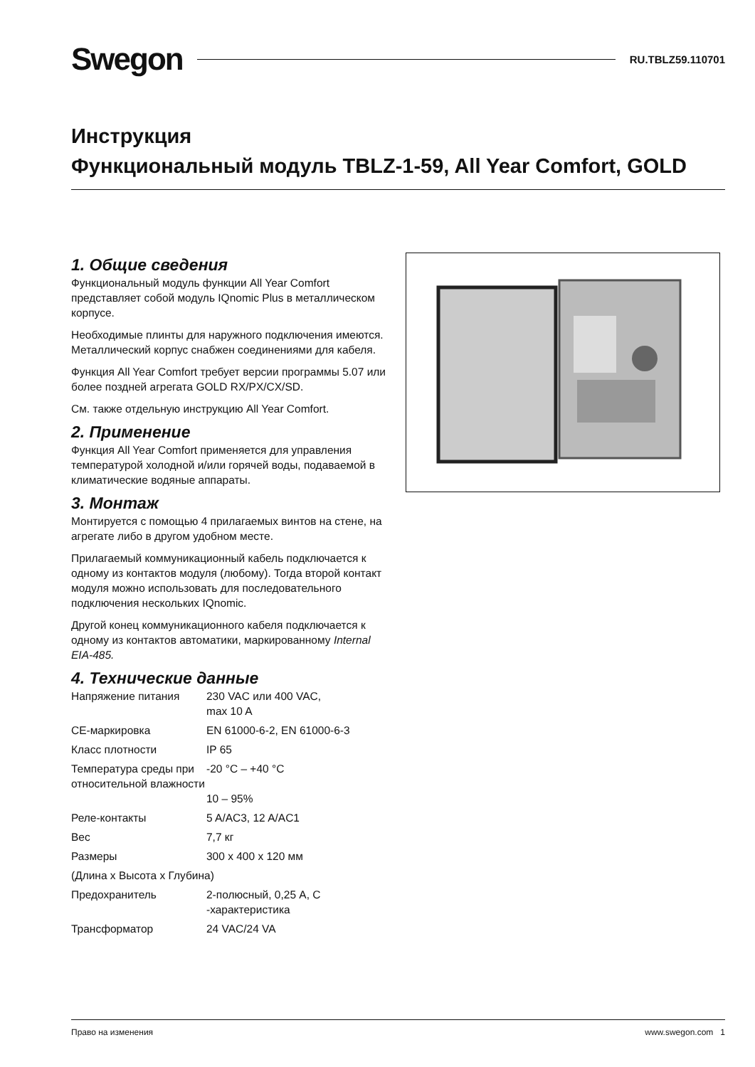Swegon RU.TBLZ59.110701
Инструкция
Функциональный модуль TBLZ-1-59, All Year Comfort, GOLD
1. Общие сведения
Функциональный модуль функции All Year Comfort представляет собой модуль IQnomic Plus в металлическом корпусе.
Необходимые плинты для наружного подключения имеются. Металлический корпус снабжен соединениями для кабеля.
Функция All Year Comfort требует версии программы 5.07 или более поздней агрегата GOLD RX/PX/CX/SD.
См. также отдельную инструкцию All Year Comfort.
2. Применение
Функция All Year Comfort применяется для управления температурой холодной и/или горячей воды, подаваемой в климатические водяные аппараты.
3. Монтаж
Монтируется с помощью 4 прилагаемых винтов на стене, на агрегате либо в другом удобном месте.
Прилагаемый коммуникационный кабель подключается к одному из контактов модуля (любому). Тогда второй контакт модуля можно использовать для последовательного подключения нескольких IQnomic.
Другой конец коммуникационного кабеля подключается к одному из контактов автоматики, маркированному Internal EIA-485.
4. Технические данные
| Напряжение питания | 230 VAC или 400 VAC, max 10 A |
| CE-маркировка | EN 61000-6-2, EN 61000-6-3 |
| Класс плотности | IP 65 |
| Температура среды при относительной влажности | -20 °C – +40 °C 10 – 95% |
| Реле-контакты | 5 A/AC3, 12 A/AC1 |
| Вес | 7,7 кг |
| Размеры | 300 x 400 x 120 мм |
| (Длина x Высота x Глубина) | |
| Предохранитель | 2-полюсный, 0,25 A, C -характеристика |
| Трансформатор | 24 VAC/24 VA |
Право на изменения www.swegon.com 1